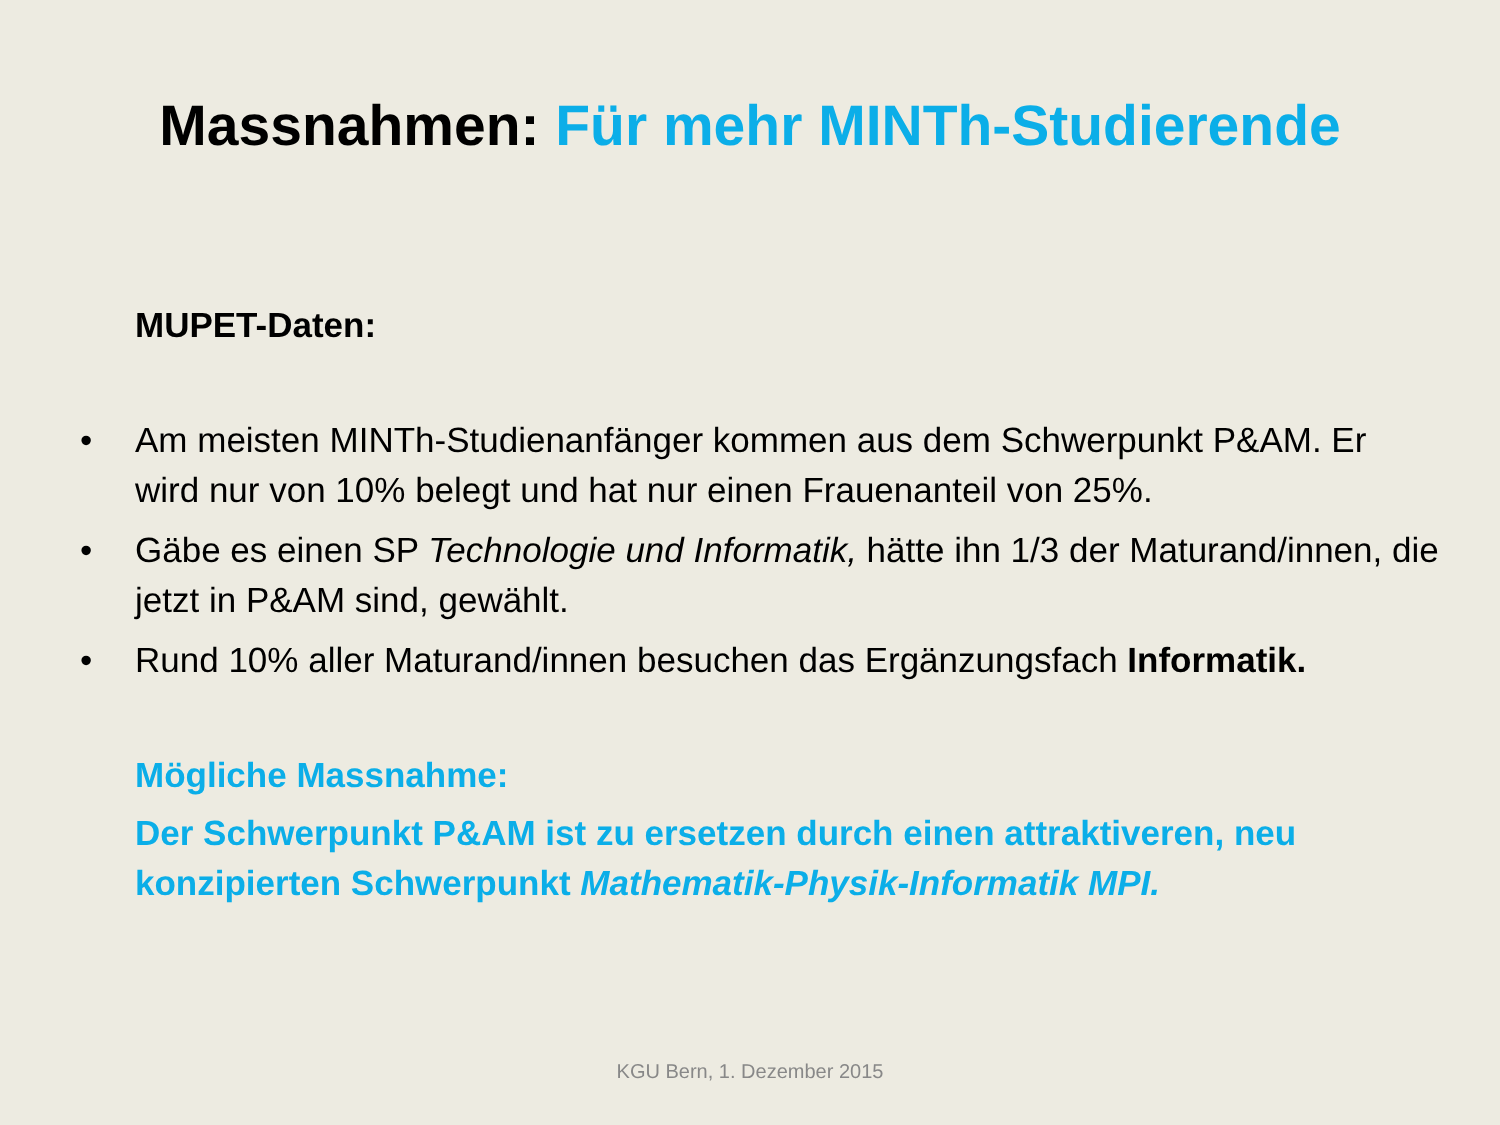Massnahmen: Für mehr MINTh-Studierende
MUPET-Daten:
• Am meisten MINTh-Studienanfänger kommen aus dem Schwerpunkt P&AM. Er wird nur von 10% belegt und hat nur einen Frauenanteil von 25%.
• Gäbe es einen SP Technologie und Informatik, hätte ihn 1/3 der Maturand/innen, die jetzt in P&AM sind, gewählt.
• Rund 10% aller Maturand/innen besuchen das Ergänzungsfach Informatik.
Mögliche Massnahme:
Der Schwerpunkt P&AM ist zu ersetzen durch einen attraktiveren, neu konzipierten Schwerpunkt Mathematik-Physik-Informatik MPI.
KGU Bern, 1. Dezember 2015